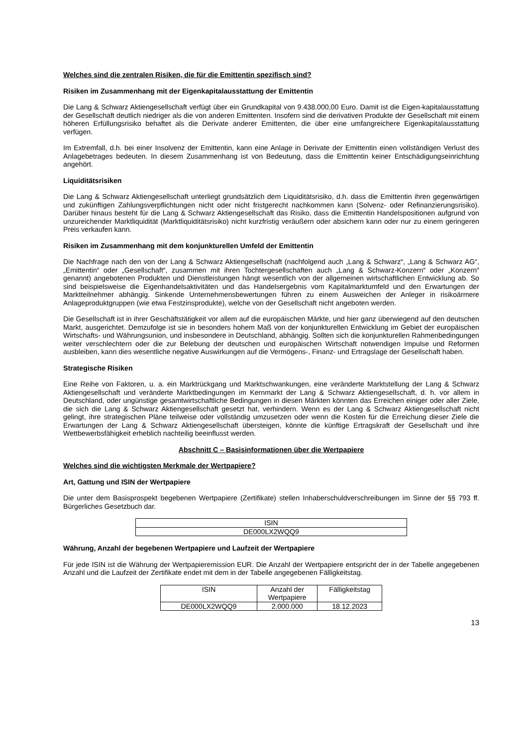Welches sind die zentralen Risiken, die für die Emittentin spezifisch sind?
Risiken im Zusammenhang mit der Eigenkapitalausstattung der Emittentin
Die Lang & Schwarz Aktiengesellschaft verfügt über ein Grundkapital von 9.438.000,00 Euro. Damit ist die Eigen-kapitalausstattung der Gesellschaft deutlich niedriger als die von anderen Emittenten. Insofern sind die derivativen Produkte der Gesellschaft mit einem höheren Erfüllungsrisiko behaftet als die Derivate anderer Emittenten, die über eine umfangreichere Eigenkapitalausstattung verfügen.
Im Extremfall, d.h. bei einer Insolvenz der Emittentin, kann eine Anlage in Derivate der Emittentin einen vollständigen Verlust des Anlagebetrages bedeuten. In diesem Zusammenhang ist von Bedeutung, dass die Emittentin keiner Entschädigungseinrichtung angehört.
Liquiditätsrisiken
Die Lang & Schwarz Aktiengesellschaft unterliegt grundsätzlich dem Liquiditätsrisiko, d.h. dass die Emittentin ihren gegenwärtigen und zukünftigen Zahlungsverpflichtungen nicht oder nicht fristgerecht nachkommen kann (Solvenz- oder Refinanzierungsrisiko). Darüber hinaus besteht für die Lang & Schwarz Aktiengesellschaft das Risiko, dass die Emittentin Handelspositionen aufgrund von unzureichender Marktliquidität (Marktliquiditätsrisiko) nicht kurzfristig veräußern oder absichern kann oder nur zu einem geringeren Preis verkaufen kann.
Risiken im Zusammenhang mit dem konjunkturellen Umfeld der Emittentin
Die Nachfrage nach den von der Lang & Schwarz Aktiengesellschaft (nachfolgend auch „Lang & Schwarz“, „Lang & Schwarz AG“, „Emittentin“ oder „Gesellschaft“, zusammen mit ihren Tochtergesellschaften auch „Lang & Schwarz-Konzern“ oder „Konzern“ genannt) angebotenen Produkten und Dienstleistungen hängt wesentlich von der allgemeinen wirtschaftlichen Entwicklung ab. So sind beispielsweise die Eigenhandelsaktivitäten und das Handelsergebnis vom Kapitalmarktumfeld und den Erwartungen der Marktteilnehmer abhängig. Sinkende Unternehmensbewertungen führen zu einem Ausweichen der Anleger in risikoärmere Anlageproduktgruppen (wie etwa Festzinsprodukte), welche von der Gesellschaft nicht angeboten werden.
Die Gesellschaft ist in ihrer Geschäftstätigkeit vor allem auf die europäischen Märkte, und hier ganz überwiegend auf den deutschen Markt, ausgerichtet. Demzufolge ist sie in besonders hohem Maß von der konjunkturellen Entwicklung im Gebiet der europäischen Wirtschafts- und Währungsunion, und insbesondere in Deutschland, abhängig. Sollten sich die konjunkturellen Rahmenbedingungen weiter verschlechtern oder die zur Belebung der deutschen und europäischen Wirtschaft notwendigen Impulse und Reformen ausbleiben, kann dies wesentliche negative Auswirkungen auf die Vermögens-, Finanz- und Ertragslage der Gesellschaft haben.
Strategische Risiken
Eine Reihe von Faktoren, u. a. ein Marktrückgang und Marktschwankungen, eine veränderte Marktstellung der Lang & Schwarz Aktiengesellschaft und veränderte Marktbedingungen im Kernmarkt der Lang & Schwarz Aktiengesellschaft, d. h. vor allem in Deutschland, oder ungünstige gesamtwirtschaftliche Bedingungen in diesen Märkten könnten das Erreichen einiger oder aller Ziele, die sich die Lang & Schwarz Aktiengesellschaft gesetzt hat, verhindern. Wenn es der Lang & Schwarz Aktiengesellschaft nicht gelingt, ihre strategischen Pläne teilweise oder vollständig umzusetzen oder wenn die Kosten für die Erreichung dieser Ziele die Erwartungen der Lang & Schwarz Aktiengesellschaft übersteigen, könnte die künftige Ertragskraft der Gesellschaft und ihre Wettbewerbsfähigkeit erheblich nachteilig beeinflusst werden.
Abschnitt C – Basisinformationen über die Wertpapiere
Welches sind die wichtigsten Merkmale der Wertpapiere?
Art, Gattung und ISIN der Wertpapiere
Die unter dem Basisprospekt begebenen Wertpapiere (Zertifikate) stellen Inhaberschuldverschreibungen im Sinne der §§ 793 ff. Bürgerliches Gesetzbuch dar.
| ISIN |
| --- |
| DE000LX2WQQ9 |
Währung, Anzahl der begebenen Wertpapiere und Laufzeit der Wertpapiere
Für jede ISIN ist die Währung der Wertpapieremission EUR. Die Anzahl der Wertpapiere entspricht der in der Tabelle angegebenen Anzahl und die Laufzeit der Zertifikate endet mit dem in der Tabelle angegebenen Fälligkeitstag.
| ISIN | Anzahl der Wertpapiere | Fälligkeitstag |
| --- | --- | --- |
| DE000LX2WQQ9 | 2.000.000 | 18.12.2023 |
13